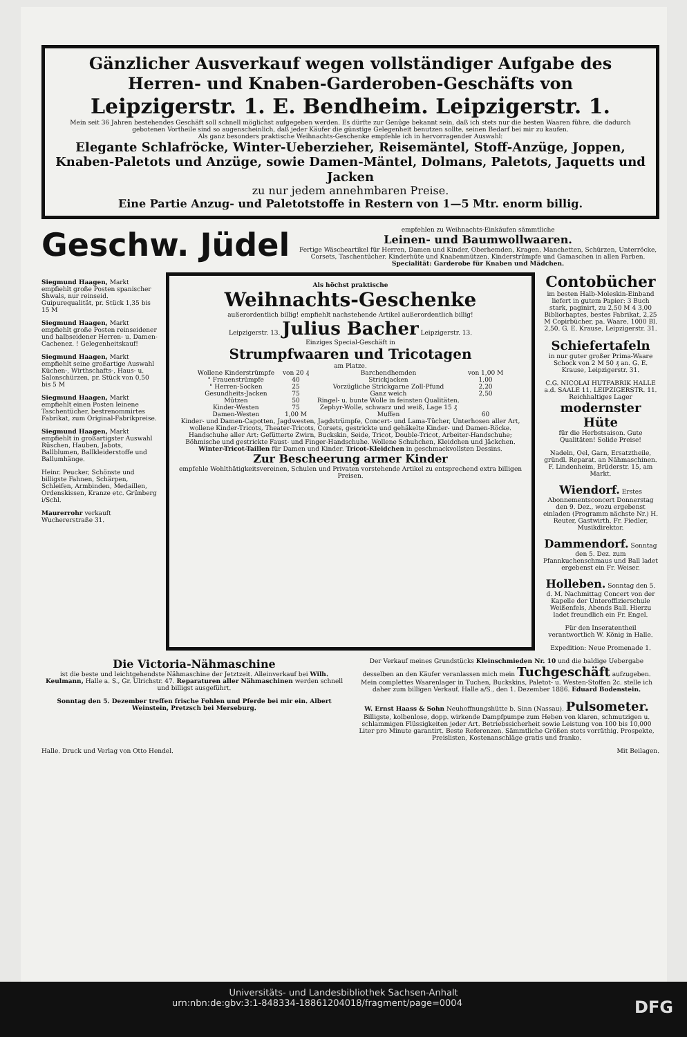Gänzlicher Ausverkauf wegen vollständiger Aufgabe des Herren- und Knaben-Garderoben-Geschäfts von
Leipzigerstr. 1. E. Bendheim. Leipzigerstr. 1.
Mein seit 36 Jahren bestehendes Geschäft soll schnell möglichst aufgegeben werden. Es dürfte zur Genüge bekannt sein, daß ich stets nur die besten Waaren führe, die dadurch gebotenen Vortheile sind so augenscheinlich, daß jeder Käufer die günstige Gelegenheit benutzen sollte, seinen Bedarf bei mir zu kaufen.
Als ganz besonders praktische Weihnachts-Geschenke empfehle ich in hervorragender Auswahl:
Elegante Schlafröcke, Winter-Ueberzieher, Reisemäntel, Stoff-Anzüge, Joppen, Knaben-Paletots und Anzüge, sowie Damen-Mäntel, Dolmans, Paletots, Jaquetts und Jacken
zu nur jedem annehmbaren Preise.
Eine Partie Anzug- und Paletotstoffe in Restern von 1—5 Mtr. enorm billig.
Geschw. Jüdel
empfehlen zu Weihnachts-Einkäufen sämmtliche
Leinen- und Baumwollwaaren.
Fertige Wäscheartikel für Herren, Damen und Kinder, Oberhemden, Kragen, Manchetten, Schürzen, Unterröcke, Corsets, Taschentücher. Kinderhüte und Knabenmützen. Kinderstrümpfe und Gamaschen in allen Farben.
Specialität: Garderobe für Knaben und Mädchen.
Siegmund Haagen, Markt empfiehlt große Posten spanischer Shwals, nur reinseid. Guipurequalität, pr. Stück 1,35 bis 15 M
Siegmund Haagen, Markt empfiehlt große Posten reinseidener und halbseidener Herren- u. Damen-Cachenez. ! Gelegenheitskauf!
Siegmund Haagen, Markt empfiehlt seine großartige Auswahl Küchen-, Wirthschafts-, Haus- u. Salonschürzen, pr. Stück von 0,50 bis 5 M
Siegmund Haagen, Markt empfiehlt einen Posten leinene Taschentücher, bestrenommirtes Fabrikat, zum Original-Fabrikpreise.
Siegmund Haagen, Markt empfiehlt in großartigster Auswahl Rüschen, Hauben, Jabots, Ballblumen, Ballkleiderstoffe und Ballumhänge.
Heinr. Peucker, Schönste und billigste Fahnen, Schärpen, Schleifen, Armbinden, Medaillen, Ordenskissen, Kranze etc. Grünberg i/Schl.
Maurerrohr verkauft Wuchererstraße 31.
Als höchst praktische
Weihnachts-Geschenke
außerordentlich billig! empfiehlt nachstehende Artikel außerordentlich billig!
Leipzigerstr. 13. Julius Bacher Leipzigerstr. 13.
Einziges Special-Geschäft in
Strumpfwaaren und Tricotagen
am Platze.
| Wollene Kinderstrümpfe | von 20 ₰ | Barchendhemden | von 1,00 M |
| " Frauenstrümpfe | 40 | Strickjacken | 1,00 |
| " Herren-Socken | 25 | Vorzügliche Strickgarne Zoll-Pfund | 2,20 |
| Gesundheits-Jacken | 75 | Ganz weich | 2,50 |
| Mützen | 50 | Ringel- u. bunte Wolle in feinsten Qualitäten. | |
| Kinder-Westen | 75 | Zephyr-Wolle, schwarz und weiß, Lage 15 ₰ | |
| Damen-Westen | 1,00 M | Muffen | 60 |
Kinder- und Damen-Capotten, Jagdwesten, Jagdstrümpfe, Concert- und Lama-Tücher, Unterhosen aller Art, wollene Kinder-Tricots, Theater-Tricots, Corsets, gestrickte und gehäkelte Kinder- und Damen-Röcke. Handschuhe aller Art: Gefütterte Zwirn, Buckskin, Seide, Tricot, Double-Tricot, Arbeiter-Handschuhe; Böhmische und gestrickte Faust- und Finger-Handschuhe. Wollene Schuhchen, Kleidchen und Jäckchen.
Winter-Tricot-Taillen für Damen und Kinder. Tricot-Kleidchen in geschmackvollsten Dessins.
Zur Bescheerung armer Kinder
empfehle Wohlthätigkeitsvereinen, Schulen und Privaten vorstehende Artikel zu entsprechend extra billigen Preisen.
Contobücher
im besten Halb-Moleskin-Einband liefert in gutem Papier: 3 Buch stark, paginirt, zu 2,50 M 4 3,00 Bibliorhaptes, bestes Fabrikat, 2,25 M Copirbücher, pa. Waare, 1000 Bl. 2,50. G. E. Krause, Leipzigerstr. 31.
Schiefertafeln
in nur guter großer Prima-Waare Schock von 2 M 50 ₰ an. G. E. Krause, Leipzigerstr. 31.
C.G. NICOLAI HUTFABRIK HALLE a.d. SAALE 11. LEIPZIGERSTR. 11.
Reichhaltiges Lager
modernster Hüte
für die Herbstsaison. Gute Qualitäten! Solide Preise!
Nadeln, Oel, Garn, Ersatztheile, gründl. Reparat. an Nähmaschinen. F. Lindenheim, Brüderstr. 15, am Markt.
Wiendorf. Erstes Abonnementsconcert Donnerstag den 9. Dez., wozu ergebenst einladen (Programm nächste Nr.) H. Reuter, Gastwirth. Fr. Fiedler, Musikdirektor.
Dammendorf. Sonntag den 5. Dez. zum Pfannkuchenschmaus und Ball ladet ergebenst ein Fr. Weiser.
Holleben. Sonntag den 5. d. M. Nachmittag Concert von der Kapelle der Unteroffizierschule Weißenfels, Abends Ball. Hierzu ladet freundlich ein Fr. Engel.
Für den Inseratentheil verantwortlich W. König in Halle.
Expedition: Neue Promenade 1.
Die Victoria-Nähmaschine
ist die beste und leichtgehendste Nähmaschine der Jetztzeit. Alleinverkauf bei Wilh. Keulmann, Halle a. S., Gr. Ulrichstr. 47. Reparaturen aller Nähmaschinen werden schnell und billigst ausgeführt.
Sonntag den 5. Dezember treffen frische Fohlen und Pferde bei mir ein. Albert Weinstein, Pretzsch bei Merseburg.
Der Verkauf meines Grundstücks Kleinschmieden Nr. 10 und die baldige Uebergabe desselben an den Käufer veranlassen mich mein Tuchgeschäft aufzugeben. Mein complettes Waarenlager in Tuchen, Buckskins, Paletot- u. Westen-Stoffen 2c. stelle ich daher zum billigen Verkauf. Halle a/S., den 1. Dezember 1886. Eduard Bodenstein.
W. Ernst Haass & Sohn Neuhoffnungshütte b. Sinn (Nassau). Pulsometer. Billigste, kolbenlose, dopp. wirkende Dampfpumpe zum Heben von klaren, schmutzigen u. schlammigen Flüssigkeiten jeder Art. Betriebssicherheit sowie Leistung von 100 bis 10,000 Liter pro Minute garantirt. Beste Referenzen. Sämmtliche Größen stets vorräthig. Prospekte, Preislisten, Kostenanschläge gratis und franko.
Halle. Druck und Verlag von Otto Hendel. Mit Beilagen.
Universitäts- und Landesbibliothek Sachsen-Anhalt
urn:nbn:de:gbv:3:1-848334-18861204018/fragment/page=0004 DFG